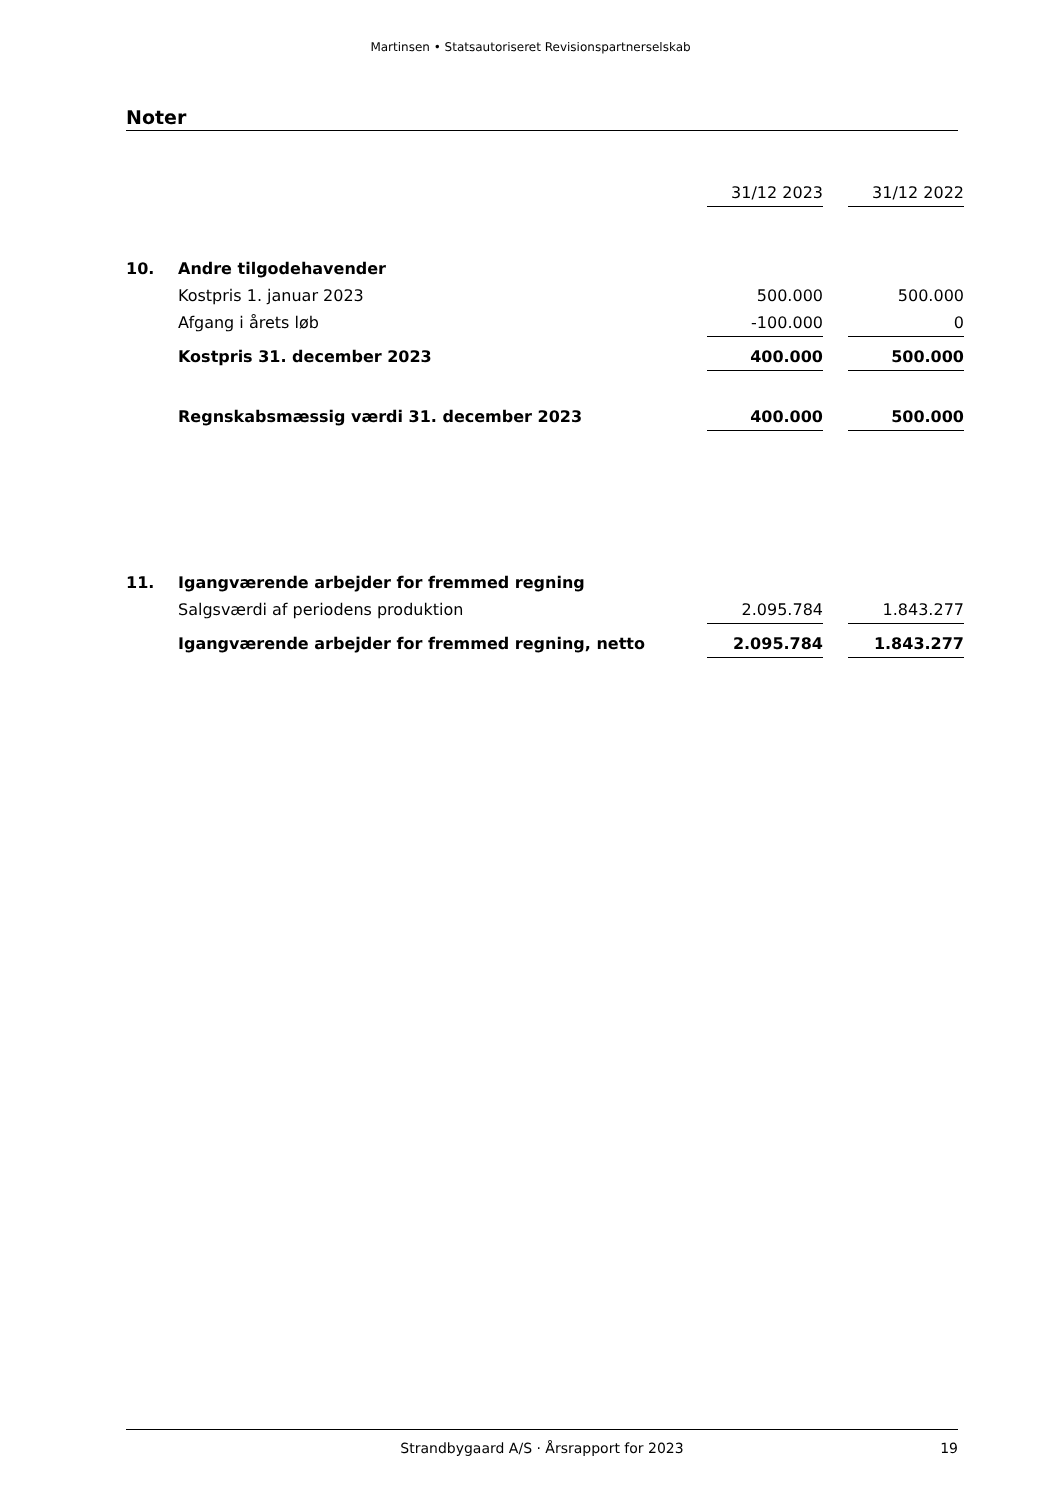Martinsen • Statsautoriseret Revisionspartnerselskab
Noter
| | | 31/12 2023 | | 31/12 2022 |
| 10. | Andre tilgodehavender | | | |
| | Kostpris 1. januar 2023 | 500.000 | | 500.000 |
| | Afgang i årets løb | -100.000 | | 0 |
| | Kostpris 31. december 2023 | 400.000 | | 500.000 |
| | Regnskabsmæssig værdi 31. december 2023 | 400.000 | | 500.000 |
| 11. | Igangværende arbejder for fremmed regning | | | |
| | Salgsværdi af periodens produktion | 2.095.784 | | 1.843.277 |
| | Igangværende arbejder for fremmed regning, netto | 2.095.784 | | 1.843.277 |
Strandbygaard A/S · Årsrapport for 2023 19